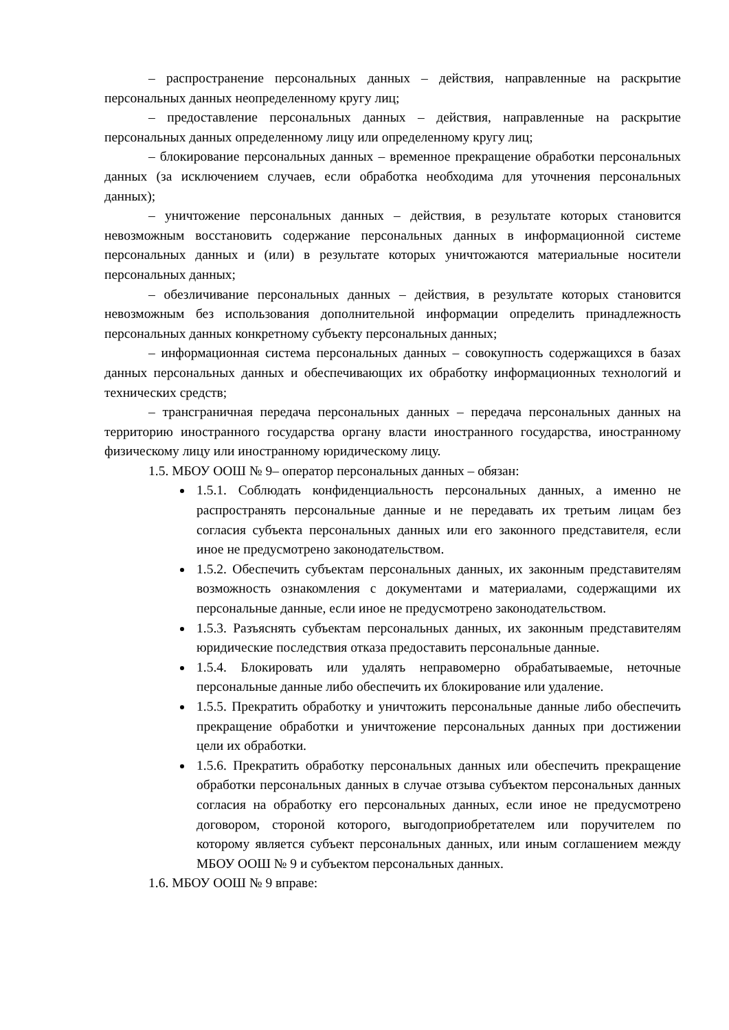– распространение персональных данных – действия, направленные на раскрытие персональных данных неопределенному кругу лиц;
– предоставление персональных данных – действия, направленные на раскрытие персональных данных определенному лицу или определенному кругу лиц;
– блокирование персональных данных – временное прекращение обработки персональных данных (за исключением случаев, если обработка необходима для уточнения персональных данных);
– уничтожение персональных данных – действия, в результате которых становится невозможным восстановить содержание персональных данных в информационной системе персональных данных и (или) в результате которых уничтожаются материальные носители персональных данных;
– обезличивание персональных данных – действия, в результате которых становится невозможным без использования дополнительной информации определить принадлежность персональных данных конкретному субъекту персональных данных;
– информационная система персональных данных – совокупность содержащихся в базах данных персональных данных и обеспечивающих их обработку информационных технологий и технических средств;
– трансграничная передача персональных данных – передача персональных данных на территорию иностранного государства органу власти иностранного государства, иностранному физическому лицу или иностранному юридическому лицу.
1.5. МБОУ ООШ № 9– оператор персональных данных – обязан:
1.5.1. Соблюдать конфиденциальность персональных данных, а именно не распространять персональные данные и не передавать их третьим лицам без согласия субъекта персональных данных или его законного представителя, если иное не предусмотрено законодательством.
1.5.2. Обеспечить субъектам персональных данных, их законным представителям возможность ознакомления с документами и материалами, содержащими их персональные данные, если иное не предусмотрено законодательством.
1.5.3. Разъяснять субъектам персональных данных, их законным представителям юридические последствия отказа предоставить персональные данные.
1.5.4. Блокировать или удалять неправомерно обрабатываемые, неточные персональные данные либо обеспечить их блокирование или удаление.
1.5.5. Прекратить обработку и уничтожить персональные данные либо обеспечить прекращение обработки и уничтожение персональных данных при достижении цели их обработки.
1.5.6. Прекратить обработку персональных данных или обеспечить прекращение обработки персональных данных в случае отзыва субъектом персональных данных согласия на обработку его персональных данных, если иное не предусмотрено договором, стороной которого, выгодоприобретателем или поручителем по которому является субъект персональных данных, или иным соглашением между МБОУ ООШ № 9 и субъектом персональных данных.
1.6. МБОУ ООШ № 9 вправе: